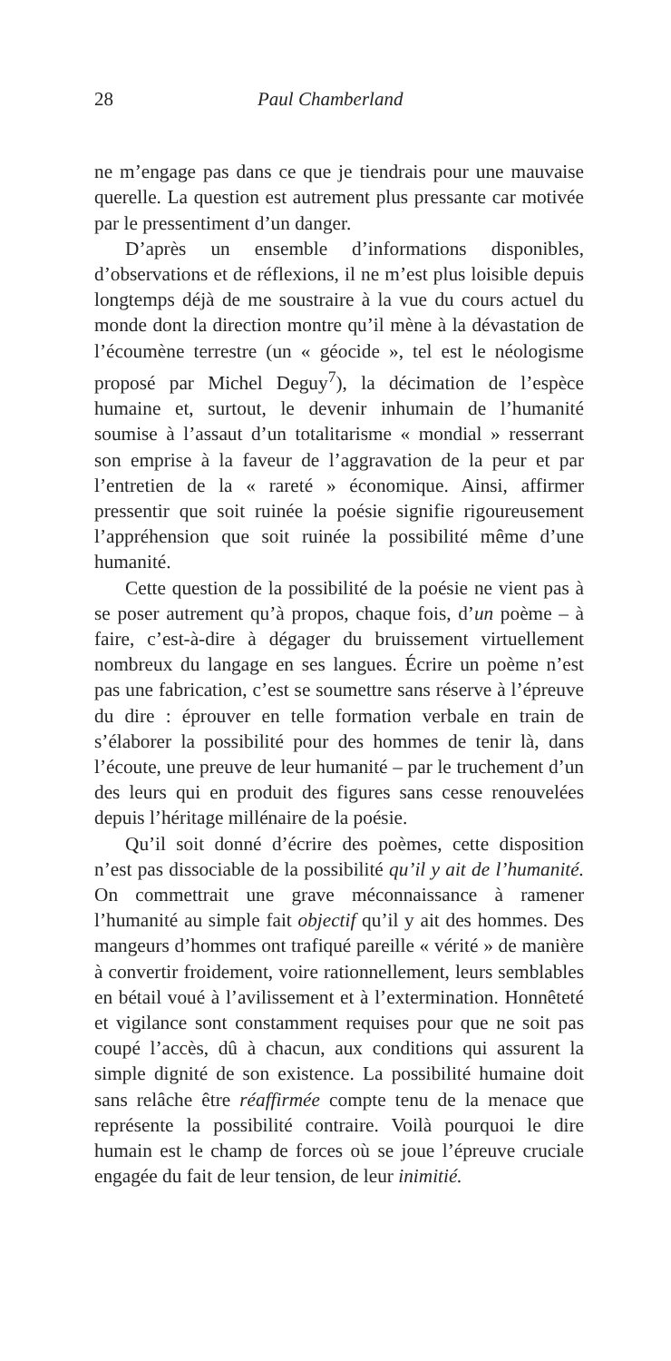28 Paul Chamberland
ne m’engage pas dans ce que je tiendrais pour une mauvaise querelle. La question est autrement plus pressante car motivée par le pressentiment d’un danger.
D’après un ensemble d’informations disponibles, d’observations et de réflexions, il ne m’est plus loisible depuis longtemps déjà de me soustraire à la vue du cours actuel du monde dont la direction montre qu’il mène à la dévastation de l’écoumène terrestre (un « géocide », tel est le néologisme proposé par Michel Deguy<sup>7</sup>), la décimation de l’espèce humaine et, surtout, le devenir inhumain de l’humanité soumise à l’assaut d’un totalitarisme « mondial » resserrant son emprise à la faveur de l’aggravation de la peur et par l’entretien de la « rareté » économique. Ainsi, affirmer pressentir que soit ruinée la poésie signifie rigoureusement l’appréhension que soit ruinée la possibilité même d’une humanité.
Cette question de la possibilité de la poésie ne vient pas à se poser autrement qu’à propos, chaque fois, d’un poème – à faire, c’est-à-dire à dégager du bruissement virtuellement nombreux du langage en ses langues. Écrire un poème n’est pas une fabrication, c’est se soumettre sans réserve à l’épreuve du dire : éprouver en telle formation verbale en train de s’élaborer la possibilité pour des hommes de tenir là, dans l’écoute, une preuve de leur humanité – par le truchement d’un des leurs qui en produit des figures sans cesse renouvelées depuis l’héritage millénaire de la poésie.
Qu’il soit donné d’écrire des poèmes, cette disposition n’est pas dissociable de la possibilité qu’il y ait de l’humanité. On commettrait une grave méconnaissance à ramener l’humanité au simple fait objectif qu’il y ait des hommes. Des mangeurs d’hommes ont trafiqué pareille « vérité » de manière à convertir froidement, voire rationnellement, leurs semblables en bétail voué à l’avilissement et à l’extermination. Honnêteté et vigilance sont constamment requises pour que ne soit pas coupé l’accès, dû à chacun, aux conditions qui assurent la simple dignité de son existence. La possibilité humaine doit sans relâche être réaffirmée compte tenu de la menace que représente la possibilité contraire. Voilà pourquoi le dire humain est le champ de forces où se joue l’épreuve cruciale engagée du fait de leur tension, de leur inimitié.